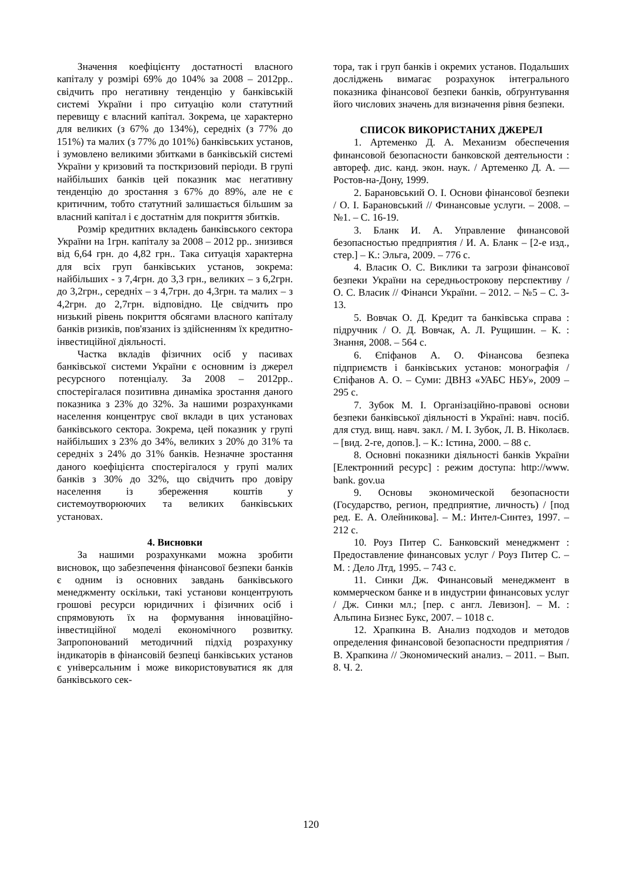Значення коефіцієнту достатності власного капіталу у розмірі 69% до 104% за 2008 – 2012рр.. свідчить про негативну тенденцію у банківській системі України і про ситуацію коли статутний перевищу є власний капітал. Зокрема, це характерно для великих (з 67% до 134%), середніх (з 77% до 151%) та малих (з 77% до 101%) банківських установ, і зумовлено великими збитками в банківській системі України у кризовий та посткризовий періоди. В групі найбільших банків цей показник має негативну тенденцію до зростання з 67% до 89%, але не є критичним, тобто статутний залишається більшим за власний капітал і є достатнім для покриття збитків.
Розмір кредитних вкладень банківського сектора України на 1грн. капіталу за 2008 – 2012 рр.. знизився від 6,64 грн. до 4,82 грн.. Така ситуація характерна для всіх груп банківських установ, зокрема: найбільших - з 7,4грн. до 3,3 грн., великих – з 6,2грн. до 3,2грн., середніх – з 4,7грн. до 4,3грн. та малих – з 4,2грн. до 2,7грн. відповідно. Це свідчить про низький рівень покриття обсягами власного капіталу банків ризиків, пов'язаних із здійсненням їх кредитно-інвестиційної діяльності.
Частка вкладів фізичних осіб у пасивах банківської системи України є основним із джерел ресурсного потенціалу. За 2008 – 2012рр.. спостерігалася позитивна динаміка зростання даного показника з 23% до 32%. За нашими розрахунками населення концентрує свої вклади в цих установах банківського сектора. Зокрема, цей показник у групі найбільших з 23% до 34%, великих з 20% до 31% та середніх з 24% до 31% банків. Незначне зростання даного коефіцієнта спостерігалося у групі малих банків з 30% до 32%, що свідчить про довіру населення із збереження коштів у системоутворюючих та великих банківських установах.
4. Висновки
За нашими розрахунками можна зробити висновок, що забезпечення фінансової безпеки банків є одним із основних завдань банківського менеджменту оскільки, такі установи концентрують грошові ресурси юридичних і фізичних осіб і спрямовують їх на формування інноваційно-інвестиційної моделі економічного розвитку. Запропонований методичний підхід розрахунку індикаторів в фінансовій безпеці банківських установ є універсальним і може використовуватися як для банківського сек-
тора, так і груп банків і окремих установ. Подальших досліджень вимагає розрахунок інтегрального показника фінансової безпеки банків, обґрунтування його числових значень для визначення рівня безпеки.
СПИСОК ВИКОРИСТАНИХ ДЖЕРЕЛ
1. Артеменко Д. А. Механизм обеспечения финансовой безопасности банковской деятельности : автореф. дис. канд. экон. наук. / Артеменко Д. А. — Ростов-на-Дону, 1999.
2. Барановський О. І. Основи фінансової безпеки / О. І. Барановський // Финансовые услуги. – 2008. – №1. – С. 16-19.
3. Бланк И. А. Управление финансовой безопасностью предприятия / И. А. Бланк – [2-е изд., стер.] – К.: Эльга, 2009. – 776 с.
4. Власик О. С. Виклики та загрози фінансової безпеки України на середньострокову перспективу / О. С. Власик // Фінанси України. – 2012. – №5 – С. 3-13.
5. Вовчак О. Д. Кредит та банківська справа : підручник / О. Д. Вовчак, А. Л. Рущишин. – К. : Знання, 2008. – 564 с.
6. Єпіфанов А. О. Фінансова безпека підприємств і банківських установ: монографія / Єпіфанов А. О. – Суми: ДВНЗ «УАБС НБУ», 2009 – 295 с.
7. Зубок М. І. Організаційно-правові основи безпеки банківської діяльності в Україні: навч. посіб. для студ. вищ. навч. закл. / М. І. Зубок, Л. В. Ніколаєв. – [вид. 2-ге, допов.]. – К.: Істина, 2000. – 88 с.
8. Основні показники діяльності банків України [Електронний ресурс] : режим доступа: http://www. bank. gov.ua
9. Основы экономической безопасности (Государство, регион, предприятие, личность) / [под ред. Е. А. Олейникова]. – М.: Интел-Синтез, 1997. – 212 с.
10. Роуз Питер С. Банковский менеджмент : Предоставление финансовых услуг / Роуз Питер С. – М. : Дело Лтд, 1995. – 743 с.
11. Синки Дж. Финансовый менеджмент в коммерческом банке и в индустрии финансовых услуг / Дж. Синки мл.; [пер. с англ. Левизон]. – М. : Альпина Бизнес Букс, 2007. – 1018 с.
12. Храпкина В. Анализ подходов и методов определения финансовой безопасности предприятия / В. Храпкина // Экономический анализ. – 2011. – Вып. 8. Ч. 2.
120